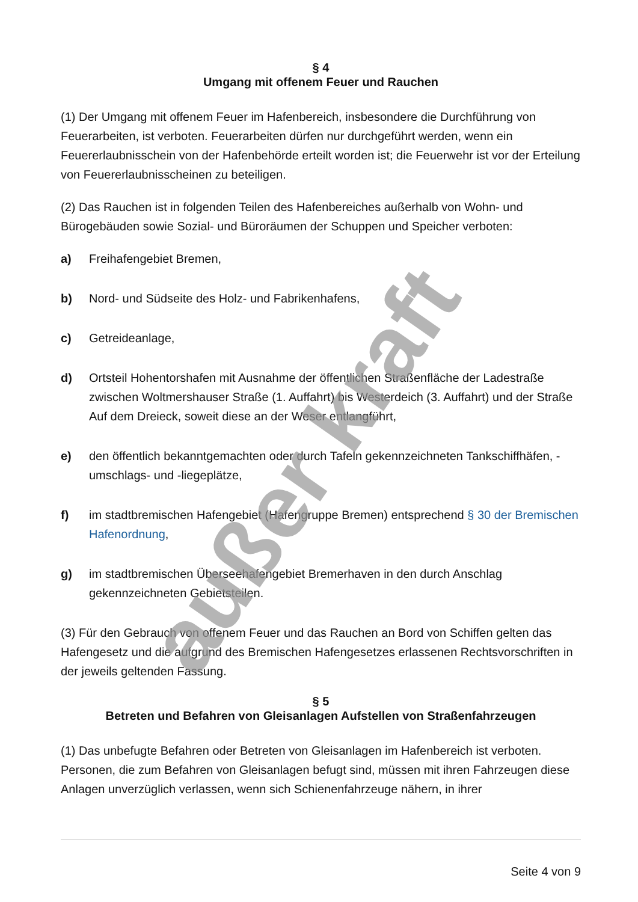§ 4
Umgang mit offenem Feuer und Rauchen
(1) Der Umgang mit offenem Feuer im Hafenbereich, insbesondere die Durchführung von Feuerarbeiten, ist verboten. Feuerarbeiten dürfen nur durchgeführt werden, wenn ein Feuererlaubnisschein von der Hafenbehörde erteilt worden ist; die Feuerwehr ist vor der Erteilung von Feuererlaubnisscheinen zu beteiligen.
(2) Das Rauchen ist in folgenden Teilen des Hafenbereiches außerhalb von Wohn- und Bürogebäuden sowie Sozial- und Büroräumen der Schuppen und Speicher verboten:
a) Freihafengebiet Bremen,
b) Nord- und Südseite des Holz- und Fabrikenhafens,
c) Getreideanlage,
d) Ortsteil Hohentorshafen mit Ausnahme der öffentlichen Straßenfläche der Ladestraße zwischen Woltmershauser Straße (1. Auffahrt) bis Westerdeich (3. Auffahrt) und der Straße Auf dem Dreieck, soweit diese an der Weser entlangführt,
e) den öffentlich bekanntgemachten oder durch Tafeln gekennzeichneten Tankschiffhäfen, -umschlags- und -liegeplätze,
f) im stadtbremischen Hafengebiet (Hafengruppe Bremen) entsprechend § 30 der Bremischen Hafenordnung,
g) im stadtbremischen Überseehafengebiet Bremerhaven in den durch Anschlag gekennzeichneten Gebietsteilen.
(3) Für den Gebrauch von offenem Feuer und das Rauchen an Bord von Schiffen gelten das Hafengesetz und die aufgrund des Bremischen Hafengesetzes erlassenen Rechtsvorschriften in der jeweils geltenden Fassung.
§ 5
Betreten und Befahren von Gleisanlagen Aufstellen von Straßenfahrzeugen
(1) Das unbefugte Befahren oder Betreten von Gleisanlagen im Hafenbereich ist verboten. Personen, die zum Befahren von Gleisanlagen befugt sind, müssen mit ihren Fahrzeugen diese Anlagen unverzüglich verlassen, wenn sich Schienenfahrzeuge nähern, in ihrer
außer kraft
Seite 4 von 9